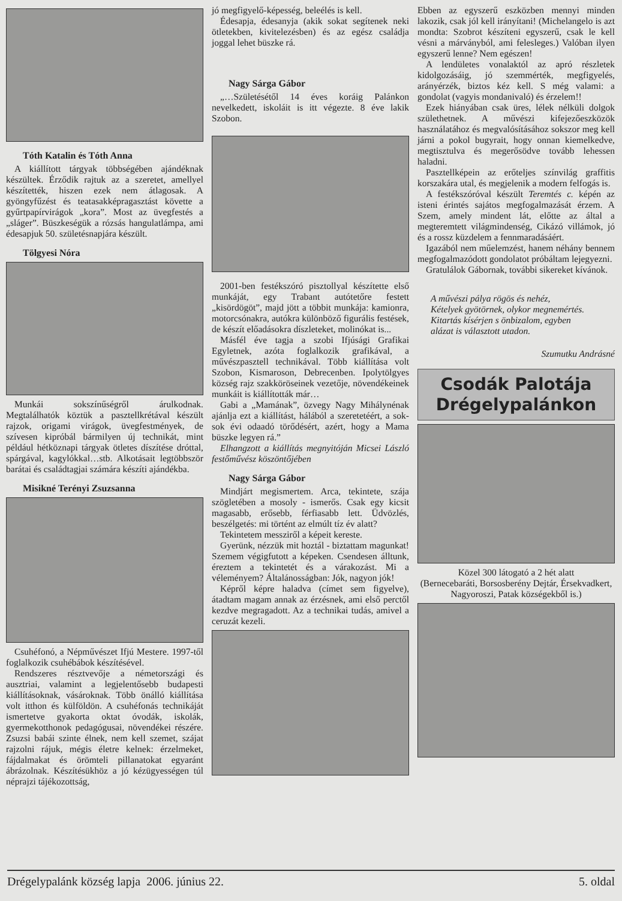Tóth Katalin és Tóth Anna
A kiállított tárgyak többségében ajándéknak készültek. Érződik rajtuk az a szeretet, amellyel készítették, hiszen ezek nem átlagosak. A gyöngyfűzést és teatasakképragasztást követte a gyűrtpapírvirágok „kora”. Most az üvegfestés a „sláger”. Büszkeségük a rózsás hangulatlámpa, ami édesapjuk 50. születésnapjára készült.
Tölgyesi Nóra
Munkái sokszínűségről árulkodnak. Megtalálhatók köztük a pasztellkrétával készült rajzok, origami virágok, üvegfestmények, de szívesen kipróbál bármilyen új technikát, mint például hétköznapi tárgyak ötletes díszítése dróttal, spárgával, kagylókkal…stb. Alkotásait legtöbbször barátai és családtagjai számára készíti ajándékba.
Misikné Terényi Zsuzsanna
Csuhéfonó, a Népművészet Ifjú Mestere. 1997-től foglalkozik csuhébábok készítésével.
Rendszeres résztvevője a németországi és ausztriai, valamint a legjelentősebb budapesti kiállításoknak, vásároknak. Több önálló kiállítása volt itthon és külföldön. A csuhéfonás technikáját ismertetve gyakorta oktat óvodák, iskolák, gyermekotthonok pedagógusai, növendékei részére. Zsuzsi babái szinte élnek, nem kell szemet, szájat rajzolni rájuk, mégis életre kelnek: érzelmeket, fájdalmakat és örömteli pillanatokat egyaránt ábrázolnak. Készítésükhöz a jó kézügyességen túl néprajzi tájékozottság,
jó megfigyelő-képesség, beleélés is kell.
Édesapja, édesanyja (akik sokat segítenek neki ötletekben, kivitelezésben) és az egész családja joggal lehet büszke rá.
Nagy Sárga Gábor
„…Születésétől 14 éves koráig Palánkon nevelkedett, iskoláit is itt végezte. 8 éve lakik Szobon.
2001-ben festékszóró pisztollyal készítette első munkáját, egy Trabant autótetőre festett „kisördögöt”, majd jött a többit munkája: kamionra, motorcsónakra, autókra különböző figurális festések, de készít előadásokra díszleteket, molinókat is...
Másfél éve tagja a szobi Ifjúsági Grafikai Egyletnek, azóta foglalkozik grafikával, a művészpasztell technikával. Több kiállítása volt Szobon, Kismaroson, Debrecenben. Ipolytölgyes község rajz szakköröseinek vezetője, növendékeinek munkáit is kiállították már…
Gabi a „Mamának”, özvegy Nagy Mihálynénak ajánlja ezt a kiállítást, hálából a szeretetéért, a sok-sok évi odaadó törődésért, azért, hogy a Mama büszke legyen rá.”
Elhangzott a kiállítás megnyitóján Micsei László festőművész köszöntőjében
Nagy Sárga Gábor
Mindjárt megismertem. Arca, tekintete, szája szögletében a mosoly - ismerős. Csak egy kicsit magasabb, erősebb, férfiasabb lett. Üdvözlés, beszélgetés: mi történt az elmúlt tíz év alatt?
Tekintetem messziről a képeit kereste.
Gyerünk, nézzük mit hoztál - biztattam magunkat! Szemem végigfutott a képeken. Csendesen álltunk, éreztem a tekintetét és a várakozást. Mi a véleményem? Általánosságban: Jók, nagyon jók!
Képről képre haladva (címet sem figyelve), átadtam magam annak az érzésnek, ami első perctől kezdve megragadott. Az a technikai tudás, amivel a ceruzát kezeli.
Ebben az egyszerű eszközben mennyi minden lakozik, csak jól kell irányítani! (Michelangelo is azt mondta: Szobrot készíteni egyszerű, csak le kell vésni a márványból, ami felesleges.) Valóban ilyen egyszerű lenne? Nem egészen!
A lendületes vonalaktól az apró részletek kidolgozásáig, jó szemmérték, megfigyelés, arányérzék, biztos kéz kell. S még valami: a gondolat (vagyis mondanivaló) és érzelem!!
Ezek hiányában csak üres, lélek nélküli dolgok születhetnek. A művészi kifejezőeszközök használatához és megvalósításához sokszor meg kell járni a pokol bugyrait, hogy onnan kiemelkedve, megtisztulva és megerősödve tovább lehessen haladni.
Pasztellképein az erőteljes színvilág graffitis korszakára utal, és megjelenik a modern felfogás is.
A festékszóróval készült Teremtés c. képén az isteni érintés sajátos megfogalmazását érzem. A Szem, amely mindent lát, előtte az által a megteremtett világmindenség, Cikázó villámok, jó és a rossz küzdelem a fennmaradásáért.
Igazából nem műelemzést, hanem néhány bennem megfogalmazódott gondolatot próbáltam lejegyezni.
Gratulálok Gábornak, további sikereket kívánok.
A művészi pálya rögös és nehéz,
Kételyek gyötörnek, olykor megnemértés.
Kitartás kísérjen s önbizalom, egyben
alázat is választott utadon.
Szumutku Andrásné
Csodák Palotája
Drégelypalánkon
Közel 300 látogató a 2 hét alatt
(Bernecebaráti, Borsosberény Dejtár, Érsekvadkert, Nagyoroszi, Patak községekből is.)
Drégelypalánk község lapja 2006. június 22. 5. oldal